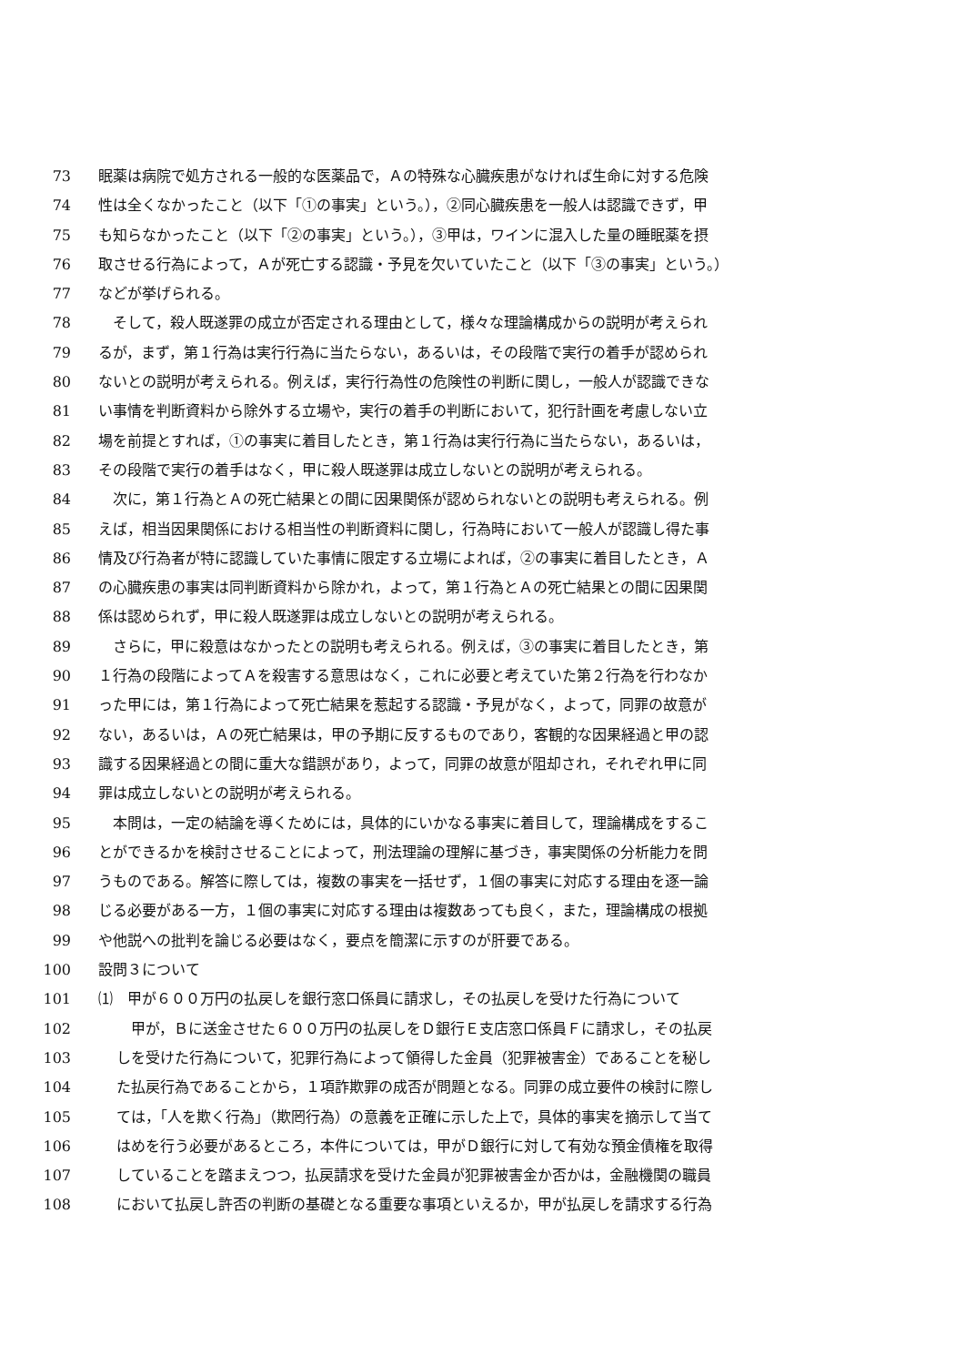73 眠薬は病院で処方される一般的な医薬品で，Ａの特殊な心臓疾患がなければ生命に対する危険
74 性は全くなかったこと（以下「①の事実」という。），②同心臓疾患を一般人は認識できず，甲
75 も知らなかったこと（以下「②の事実」という。），③甲は，ワインに混入した量の睡眠薬を摂
76 取させる行為によって，Ａが死亡する認識・予見を欠いていたこと（以下「③の事実」という。）
77 などが挙げられる。
78　そして，殺人既遂罪の成立が否定される理由として，様々な理論構成からの説明が考えられ
79 るが，まず，第１行為は実行行為に当たらない，あるいは，その段階で実行の着手が認められ
80 ないとの説明が考えられる。例えば，実行行為性の危険性の判断に関し，一般人が認識できな
81 い事情を判断資料から除外する立場や，実行の着手の判断において，犯行計画を考慮しない立
82 場を前提とすれば，①の事実に着目したとき，第１行為は実行行為に当たらない，あるいは，
83 その段階で実行の着手はなく，甲に殺人既遂罪は成立しないとの説明が考えられる。
84　次に，第１行為とＡの死亡結果との間に因果関係が認められないとの説明も考えられる。例
85 えば，相当因果関係における相当性の判断資料に関し，行為時において一般人が認識し得た事
86 情及び行為者が特に認識していた事情に限定する立場によれば，②の事実に着目したとき，Ａ
87 の心臓疾患の事実は同判断資料から除かれ，よって，第１行為とＡの死亡結果との間に因果関
88 係は認められず，甲に殺人既遂罪は成立しないとの説明が考えられる。
89　さらに，甲に殺意はなかったとの説明も考えられる。例えば，③の事実に着目したとき，第
90 １行為の段階によってＡを殺害する意思はなく，これに必要と考えていた第２行為を行わなか
91 った甲には，第１行為によって死亡結果を惹起する認識・予見がなく，よって，同罪の故意が
92 ない，あるいは，Ａの死亡結果は，甲の予期に反するものであり，客観的な因果経過と甲の認
93 識する因果経過との間に重大な錯誤があり，よって，同罪の故意が阻却され，それぞれ甲に同
94 罪は成立しないとの説明が考えられる。
95　本問は，一定の結論を導くためには，具体的にいかなる事実に着目して，理論構成をするこ
96 とができるかを検討させることによって，刑法理論の理解に基づき，事実関係の分析能力を問
97 うものである。解答に際しては，複数の事実を一括せず，１個の事実に対応する理由を逐一論
98 じる必要がある一方，１個の事実に対応する理由は複数あっても良く，また，理論構成の根拠
99 や他説への批判を論じる必要はなく，要点を簡潔に示すのが肝要である。
100 設問３について
101 ⑴　甲が６００万円の払戻しを銀行窓口係員に請求し，その払戻しを受けた行為について
102　甲が，Ｂに送金させた６００万円の払戻しをＤ銀行Ｅ支店窓口係員Ｆに請求し，その払戻
103 しを受けた行為について，犯罪行為によって領得した金員（犯罪被害金）であることを秘し
104 た払戻行為であることから，１項詐欺罪の成否が問題となる。同罪の成立要件の検討に際し
105 ては，「人を欺く行為」（欺罔行為）の意義を正確に示した上で，具体的事実を摘示して当て
106 はめを行う必要があるところ，本件については，甲がＤ銀行に対して有効な預金債権を取得
107 していることを踏まえつつ，払戻請求を受けた金員が犯罪被害金か否かは，金融機関の職員
108 において払戻し許否の判断の基礎となる重要な事項といえるか，甲が払戻しを請求する行為